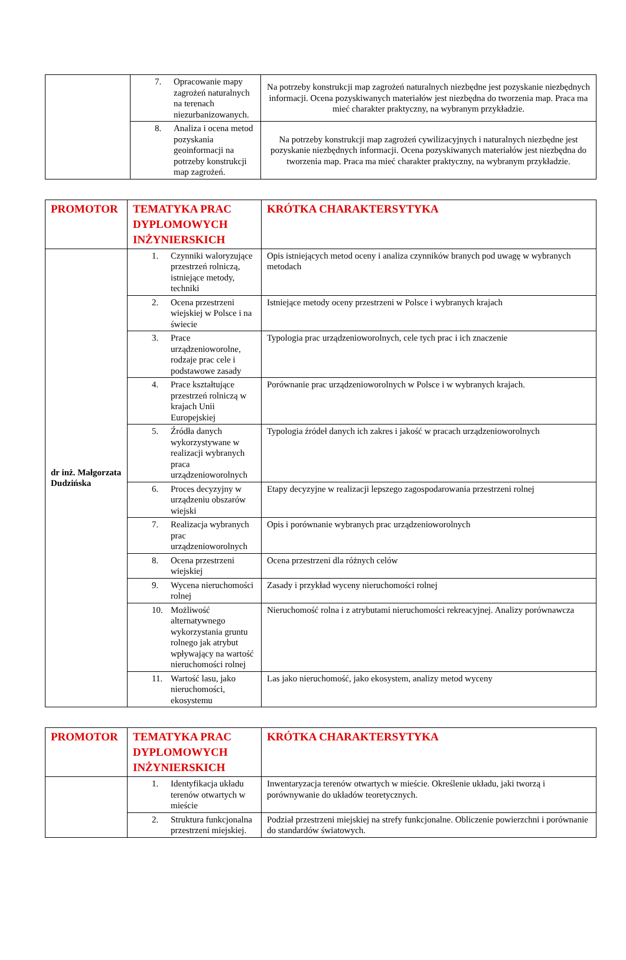| | 7. Opracowanie mapy zagrożeń naturalnych na terenach niezurbanizowanych. | Na potrzeby konstrukcji map zagrożeń naturalnych niezbędne jest pozyskanie niezbędnych informacji. Ocena pozyskiwanych materiałów jest niezbędna do tworzenia map. Praca ma mieć charakter praktyczny, na wybranym przykładzie. |
| | 8. Analiza i ocena metod pozyskania geoinformacji na potrzeby konstrukcji map zagrożeń. | Na potrzeby konstrukcji map zagrożeń cywilizacyjnych i naturalnych niezbędne jest pozyskanie niezbędnych informacji. Ocena pozyskiwanych materiałów jest niezbędna do tworzenia map. Praca ma mieć charakter praktyczny, na wybranym przykładzie. |
| PROMOTOR | TEMATYKA PRAC DYPLOMOWYCH INŻYNIERSKICH | KRÓTKA CHARAKTERSYTYKA |
| --- | --- | --- |
| dr inż. Małgorzata Dudzińska | 1. Czynniki waloryzujące przestrzeń rolniczą, istniejące metody, techniki | Opis istniejących metod oceny i analiza czynników branych pod uwagę w wybranych metodach |
| | 2. Ocena przestrzeni wiejskiej w Polsce i na świecie | Istniejące metody oceny przestrzeni w Polsce i wybranych krajach |
| | 3. Prace urządzenioworolne, rodzaje prac cele i podstawowe zasady | Typologia prac urządzenioworolnych, cele tych prac i ich znaczenie |
| | 4. Prace kształtujące przestrzeń rolniczą w krajach Unii Europejskiej | Porównanie prac urządzenioworolnych w Polsce i w wybranych krajach. |
| | 5. Źródła danych wykorzystywane w realizacji wybranych praca urządzenioworolnych | Typologia źródeł danych ich zakres i jakość w pracach urządzenioworolnych |
| | 6. Proces decyzyjny w urządzeniu obszarów wiejski | Etapy decyzyjne w realizacji lepszego zagospodarowania przestrzeni rolnej |
| | 7. Realizacja wybranych prac urządzenioworolnych | Opis i porównanie wybranych prac urządzenioworolnych |
| | 8. Ocena przestrzeni wiejskiej | Ocena przestrzeni dla różnych celów |
| | 9. Wycena nieruchomości rolnej | Zasady i przykład wyceny nieruchomości rolnej |
| | 10. Możliwość alternatywnego wykorzystania gruntu rolnego jak atrybut wpływający na wartość nieruchomości rolnej | Nieruchomość rolna i z atrybutami nieruchomości rekreacyjnej. Analizy porównawcza |
| | 11. Wartość lasu, jako nieruchomości, ekosystemu | Las jako nieruchomość, jako ekosystem, analizy metod wyceny |
| PROMOTOR | TEMATYKA PRAC DYPLOMOWYCH INŻYNIERSKICH | KRÓTKA CHARAKTERSYTYKA |
| --- | --- | --- |
| | 1. Identyfikacja układu terenów otwartych w mieście | Inwentaryzacja terenów otwartych w mieście. Określenie układu, jaki tworzą i porównywanie do układów teoretycznych. |
| | 2. Struktura funkcjonalna przestrzeni miejskiej. | Podział przestrzeni miejskiej na strefy funkcjonalne. Obliczenie powierzchni i porównanie do standardów światowych. |